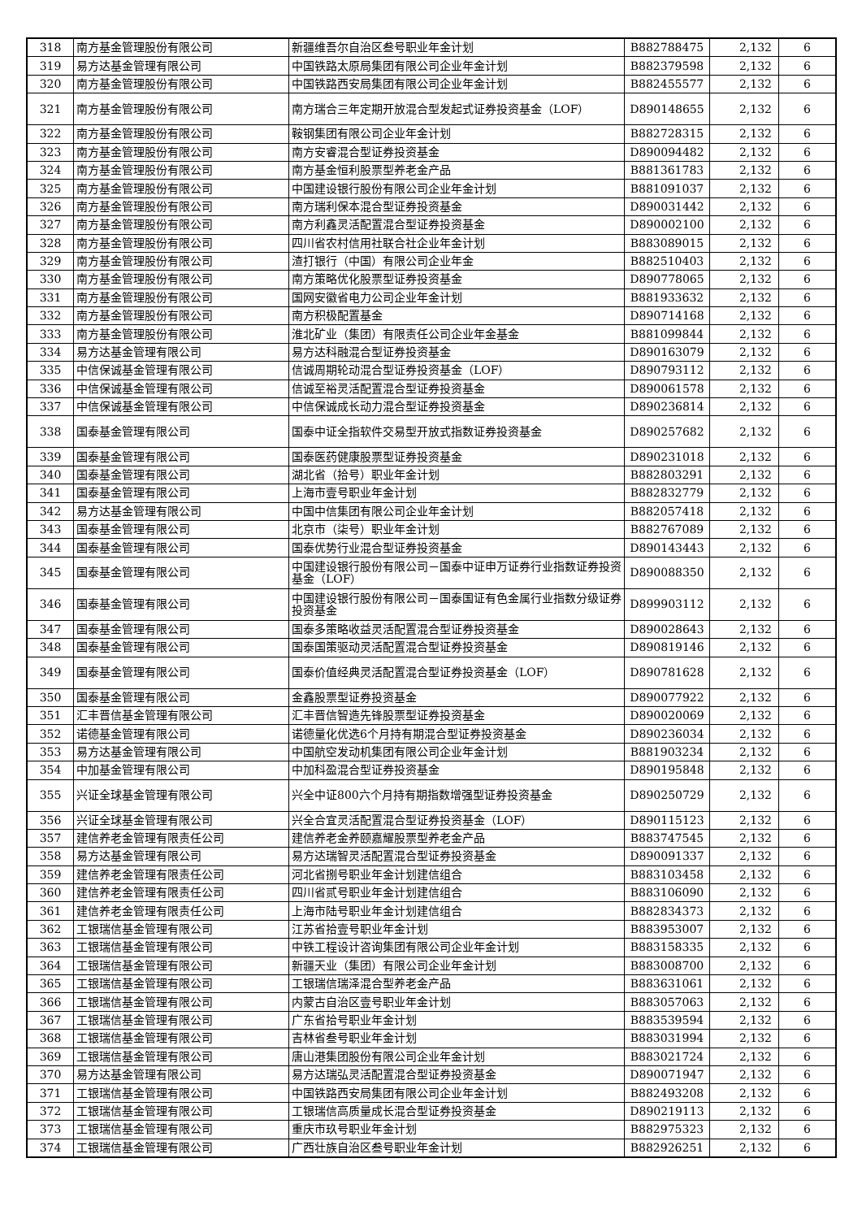| 318 | 南方基金管理股份有限公司 | 新疆维吾尔自治区叁号职业年金计划 | B882788475 | 2,132 | 6 |
| 319 | 易方达基金管理有限公司 | 中国铁路太原局集团有限公司企业年金计划 | B882379598 | 2,132 | 6 |
| 320 | 南方基金管理股份有限公司 | 中国铁路西安局集团有限公司企业年金计划 | B882455577 | 2,132 | 6 |
| 321 | 南方基金管理股份有限公司 | 南方瑞合三年定期开放混合型发起式证券投资基金（LOF） | D890148655 | 2,132 | 6 |
| 322 | 南方基金管理股份有限公司 | 鞍钢集团有限公司企业年金计划 | B882728315 | 2,132 | 6 |
| 323 | 南方基金管理股份有限公司 | 南方安睿混合型证券投资基金 | D890094482 | 2,132 | 6 |
| 324 | 南方基金管理股份有限公司 | 南方基金恒利股票型养老金产品 | B881361783 | 2,132 | 6 |
| 325 | 南方基金管理股份有限公司 | 中国建设银行股份有限公司企业年金计划 | B881091037 | 2,132 | 6 |
| 326 | 南方基金管理股份有限公司 | 南方瑞利保本混合型证券投资基金 | D890031442 | 2,132 | 6 |
| 327 | 南方基金管理股份有限公司 | 南方利鑫灵活配置混合型证券投资基金 | D890002100 | 2,132 | 6 |
| 328 | 南方基金管理股份有限公司 | 四川省农村信用社联合社企业年金计划 | B883089015 | 2,132 | 6 |
| 329 | 南方基金管理股份有限公司 | 渣打银行（中国）有限公司企业年金 | B882510403 | 2,132 | 6 |
| 330 | 南方基金管理股份有限公司 | 南方策略优化股票型证券投资基金 | D890778065 | 2,132 | 6 |
| 331 | 南方基金管理股份有限公司 | 国网安徽省电力公司企业年金计划 | B881933632 | 2,132 | 6 |
| 332 | 南方基金管理股份有限公司 | 南方积极配置基金 | D890714168 | 2,132 | 6 |
| 333 | 南方基金管理股份有限公司 | 淮北矿业（集团）有限责任公司企业年金基金 | B881099844 | 2,132 | 6 |
| 334 | 易方达基金管理有限公司 | 易方达科融混合型证券投资基金 | D890163079 | 2,132 | 6 |
| 335 | 中信保诚基金管理有限公司 | 信诚周期轮动混合型证券投资基金（LOF） | D890793112 | 2,132 | 6 |
| 336 | 中信保诚基金管理有限公司 | 信诚至裕灵活配置混合型证券投资基金 | D890061578 | 2,132 | 6 |
| 337 | 中信保诚基金管理有限公司 | 中信保诚成长动力混合型证券投资基金 | D890236814 | 2,132 | 6 |
| 338 | 国泰基金管理有限公司 | 国泰中证全指软件交易型开放式指数证券投资基金 | D890257682 | 2,132 | 6 |
| 339 | 国泰基金管理有限公司 | 国泰医药健康股票型证券投资基金 | D890231018 | 2,132 | 6 |
| 340 | 国泰基金管理有限公司 | 湖北省（拾号）职业年金计划 | B882803291 | 2,132 | 6 |
| 341 | 国泰基金管理有限公司 | 上海市壹号职业年金计划 | B882832779 | 2,132 | 6 |
| 342 | 易方达基金管理有限公司 | 中国中信集团有限公司企业年金计划 | B882057418 | 2,132 | 6 |
| 343 | 国泰基金管理有限公司 | 北京市（柒号）职业年金计划 | B882767089 | 2,132 | 6 |
| 344 | 国泰基金管理有限公司 | 国泰优势行业混合型证券投资基金 | D890143443 | 2,132 | 6 |
| 345 | 国泰基金管理有限公司 | 中国建设银行股份有限公司－国泰中证申万证券行业指数证券投资基金（LOF） | D890088350 | 2,132 | 6 |
| 346 | 国泰基金管理有限公司 | 中国建设银行股份有限公司－国泰国证有色金属行业指数分级证券投资基金 | D899903112 | 2,132 | 6 |
| 347 | 国泰基金管理有限公司 | 国泰多策略收益灵活配置混合型证券投资基金 | D890028643 | 2,132 | 6 |
| 348 | 国泰基金管理有限公司 | 国泰国策驱动灵活配置混合型证券投资基金 | D890819146 | 2,132 | 6 |
| 349 | 国泰基金管理有限公司 | 国泰价值经典灵活配置混合型证券投资基金（LOF） | D890781628 | 2,132 | 6 |
| 350 | 国泰基金管理有限公司 | 金鑫股票型证券投资基金 | D890077922 | 2,132 | 6 |
| 351 | 汇丰晋信基金管理有限公司 | 汇丰晋信智造先锋股票型证券投资基金 | D890020069 | 2,132 | 6 |
| 352 | 诺德基金管理有限公司 | 诺德量化优选6个月持有期混合型证券投资基金 | D890236034 | 2,132 | 6 |
| 353 | 易方达基金管理有限公司 | 中国航空发动机集团有限公司企业年金计划 | B881903234 | 2,132 | 6 |
| 354 | 中加基金管理有限公司 | 中加科盈混合型证券投资基金 | D890195848 | 2,132 | 6 |
| 355 | 兴证全球基金管理有限公司 | 兴全中证800六个月持有期指数增强型证券投资基金 | D890250729 | 2,132 | 6 |
| 356 | 兴证全球基金管理有限公司 | 兴全合宜灵活配置混合型证券投资基金（LOF） | D890115123 | 2,132 | 6 |
| 357 | 建信养老金管理有限责任公司 | 建信养老金养颐嘉耀股票型养老金产品 | B883747545 | 2,132 | 6 |
| 358 | 易方达基金管理有限公司 | 易方达瑞智灵活配置混合型证券投资基金 | D890091337 | 2,132 | 6 |
| 359 | 建信养老金管理有限责任公司 | 河北省捌号职业年金计划建信组合 | B883103458 | 2,132 | 6 |
| 360 | 建信养老金管理有限责任公司 | 四川省贰号职业年金计划建信组合 | B883106090 | 2,132 | 6 |
| 361 | 建信养老金管理有限责任公司 | 上海市陆号职业年金计划建信组合 | B882834373 | 2,132 | 6 |
| 362 | 工银瑞信基金管理有限公司 | 江苏省拾壹号职业年金计划 | B883953007 | 2,132 | 6 |
| 363 | 工银瑞信基金管理有限公司 | 中铁工程设计咨询集团有限公司企业年金计划 | B883158335 | 2,132 | 6 |
| 364 | 工银瑞信基金管理有限公司 | 新疆天业（集团）有限公司企业年金计划 | B883008700 | 2,132 | 6 |
| 365 | 工银瑞信基金管理有限公司 | 工银瑞信瑞泽混合型养老金产品 | B883631061 | 2,132 | 6 |
| 366 | 工银瑞信基金管理有限公司 | 内蒙古自治区壹号职业年金计划 | B883057063 | 2,132 | 6 |
| 367 | 工银瑞信基金管理有限公司 | 广东省拾号职业年金计划 | B883539594 | 2,132 | 6 |
| 368 | 工银瑞信基金管理有限公司 | 吉林省叁号职业年金计划 | B883031994 | 2,132 | 6 |
| 369 | 工银瑞信基金管理有限公司 | 唐山港集团股份有限公司企业年金计划 | B883021724 | 2,132 | 6 |
| 370 | 易方达基金管理有限公司 | 易方达瑞弘灵活配置混合型证券投资基金 | D890071947 | 2,132 | 6 |
| 371 | 工银瑞信基金管理有限公司 | 中国铁路西安局集团有限公司企业年金计划 | B882493208 | 2,132 | 6 |
| 372 | 工银瑞信基金管理有限公司 | 工银瑞信高质量成长混合型证券投资基金 | D890219113 | 2,132 | 6 |
| 373 | 工银瑞信基金管理有限公司 | 重庆市玖号职业年金计划 | B882975323 | 2,132 | 6 |
| 374 | 工银瑞信基金管理有限公司 | 广西壮族自治区叁号职业年金计划 | B882926251 | 2,132 | 6 |